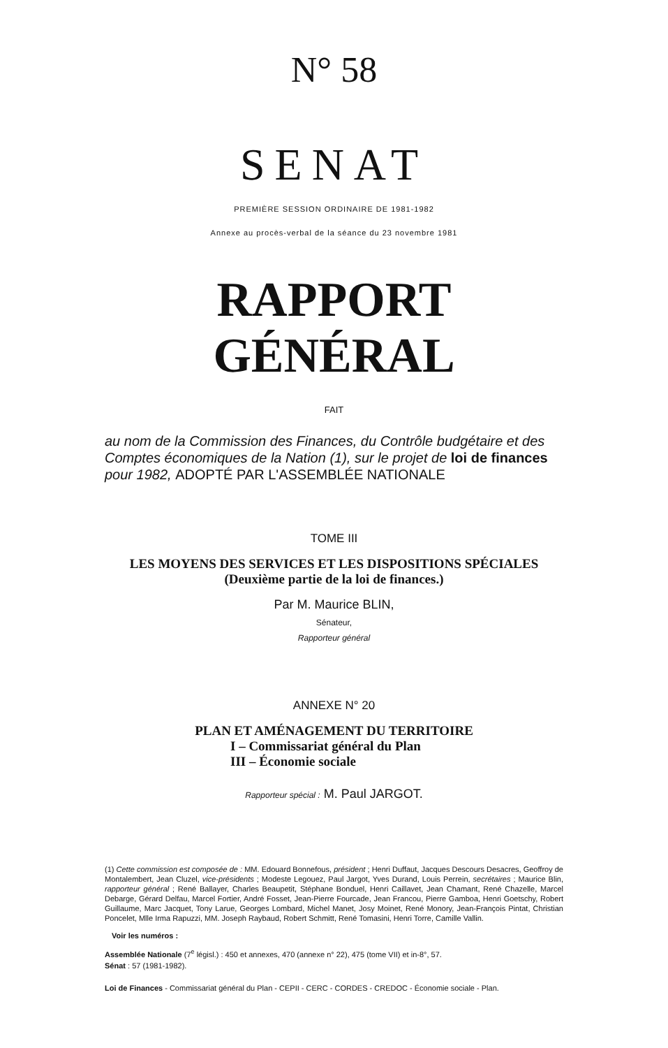N° 58
SENAT
PREMIÈRE SESSION ORDINAIRE DE 1981-1982
Annexe au procès-verbal de la séance du 23 novembre 1981
RAPPORT GÉNÉRAL
FAIT
au nom de la Commission des Finances, du Contrôle budgétaire et des Comptes économiques de la Nation (1), sur le projet de loi de finances pour 1982, ADOPTÉ PAR L'ASSEMBLÉE NATIONALE
TOME III
LES MOYENS DES SERVICES ET LES DISPOSITIONS SPÉCIALES
(Deuxième partie de la loi de finances.)
Par M. Maurice BLIN,
Sénateur,
Rapporteur général
ANNEXE N° 20
PLAN ET AMÉNAGEMENT DU TERRITOIRE
I – Commissariat général du Plan
III – Économie sociale
Rapporteur spécial : M. Paul JARGOT.
(1) Cette commission est composée de : MM. Edouard Bonnefous, président ; Henri Duffaut, Jacques Descours Desacres, Geoffroy de Montalembert, Jean Cluzel, vice-présidents ; Modeste Legouez, Paul Jargot, Yves Durand, Louis Perrein, secrétaires ; Maurice Blin, rapporteur général ; René Ballayer, Charles Beaupetit, Stéphane Bonduel, Henri Caillavet, Jean Chamant, René Chazelle, Marcel Debarge, Gérard Delfau, Marcel Fortier, André Fosset, Jean-Pierre Fourcade, Jean Francou, Pierre Gamboa, Henri Goetschy, Robert Guillaume, Marc Jacquet, Tony Larue, Georges Lombard, Michel Manet, Josy Moinet, René Monory, Jean-François Pintat, Christian Poncelet, Mlle Irma Rapuzzi, MM. Joseph Raybaud, Robert Schmitt, René Tomasini, Henri Torre, Camille Vallin.
Voir les numéros :
Assemblée Nationale (7<sup>e</sup> législ.) : 450 et annexes, 470 (annexe n° 22), 475 (tome VII) et in-8°, 57.
Sénat : 57 (1981-1982).
Loi de Finances - Commissariat général du Plan - CEPII - CERC - CORDES - CREDOC - Économie sociale - Plan.